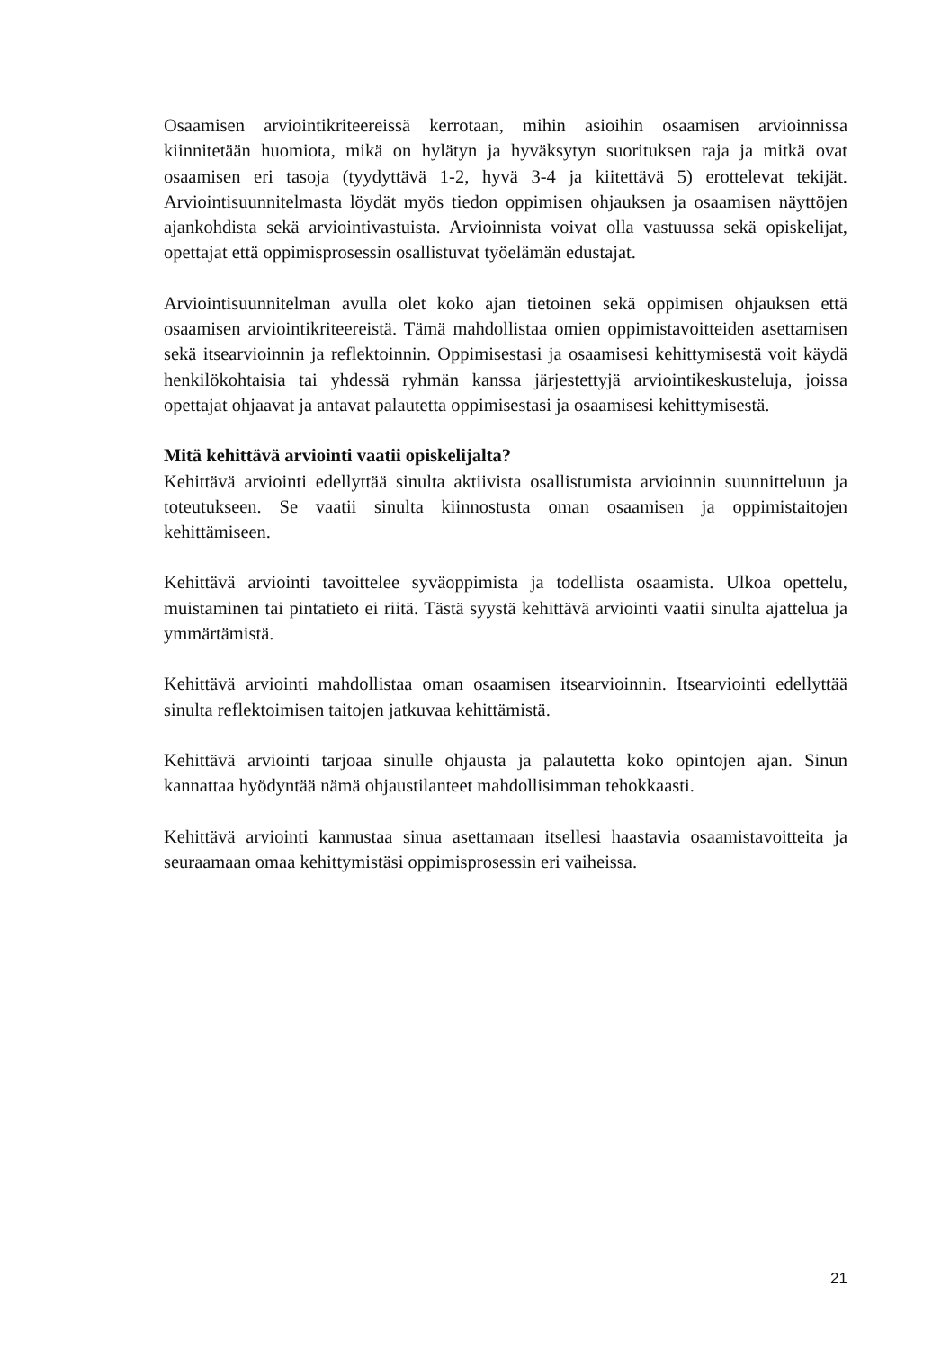Osaamisen arviointikriteereissä kerrotaan, mihin asioihin osaamisen arvioinnissa kiinnitetään huomiota, mikä on hylätyn ja hyväksytyn suorituksen raja ja mitkä ovat osaamisen eri tasoja (tyydyttävä 1-2, hyvä 3-4 ja kiitettävä 5) erottelevat tekijät. Arviointisuunnitelmasta löydät myös tiedon oppimisen ohjauksen ja osaamisen näyttöjen ajankohdista sekä arviointivastuista. Arvioinnista voivat olla vastuussa sekä opiskelijat, opettajat että oppimisprosessin osallistuvat työelämän edustajat.
Arviointisuunnitelman avulla olet koko ajan tietoinen sekä oppimisen ohjauksen että osaamisen arviointikriteereistä. Tämä mahdollistaa omien oppimistavoitteiden asettamisen sekä itsearvioinnin ja reflektoinnin. Oppimisestasi ja osaamisesi kehittymisestä voit käydä henkilökohtaisia tai yhdessä ryhmän kanssa järjestettyjä arviointikeskusteluja, joissa opettajat ohjaavat ja antavat palautetta oppimisestasi ja osaamisesi kehittymisestä.
Mitä kehittävä arviointi vaatii opiskelijalta?
Kehittävä arviointi edellyttää sinulta aktiivista osallistumista arvioinnin suunnitteluun ja toteutukseen. Se vaatii sinulta kiinnostusta oman osaamisen ja oppimistaitojen kehittämiseen.
Kehittävä arviointi tavoittelee syväoppimista ja todellista osaamista. Ulkoa opettelu, muistaminen tai pintatieto ei riitä. Tästä syystä kehittävä arviointi vaatii sinulta ajattelua ja ymmärtämistä.
Kehittävä arviointi mahdollistaa oman osaamisen itsearvioinnin. Itsearviointi edellyttää sinulta reflektoimisen taitojen jatkuvaa kehittämistä.
Kehittävä arviointi tarjoaa sinulle ohjausta ja palautetta koko opintojen ajan. Sinun kannattaa hyödyntää nämä ohjaustilanteet mahdollisimman tehokkaasti.
Kehittävä arviointi kannustaa sinua asettamaan itsellesi haastavia osaamistavoitteita ja seuraamaan omaa kehittymistäsi oppimisprosessin eri vaiheissa.
21